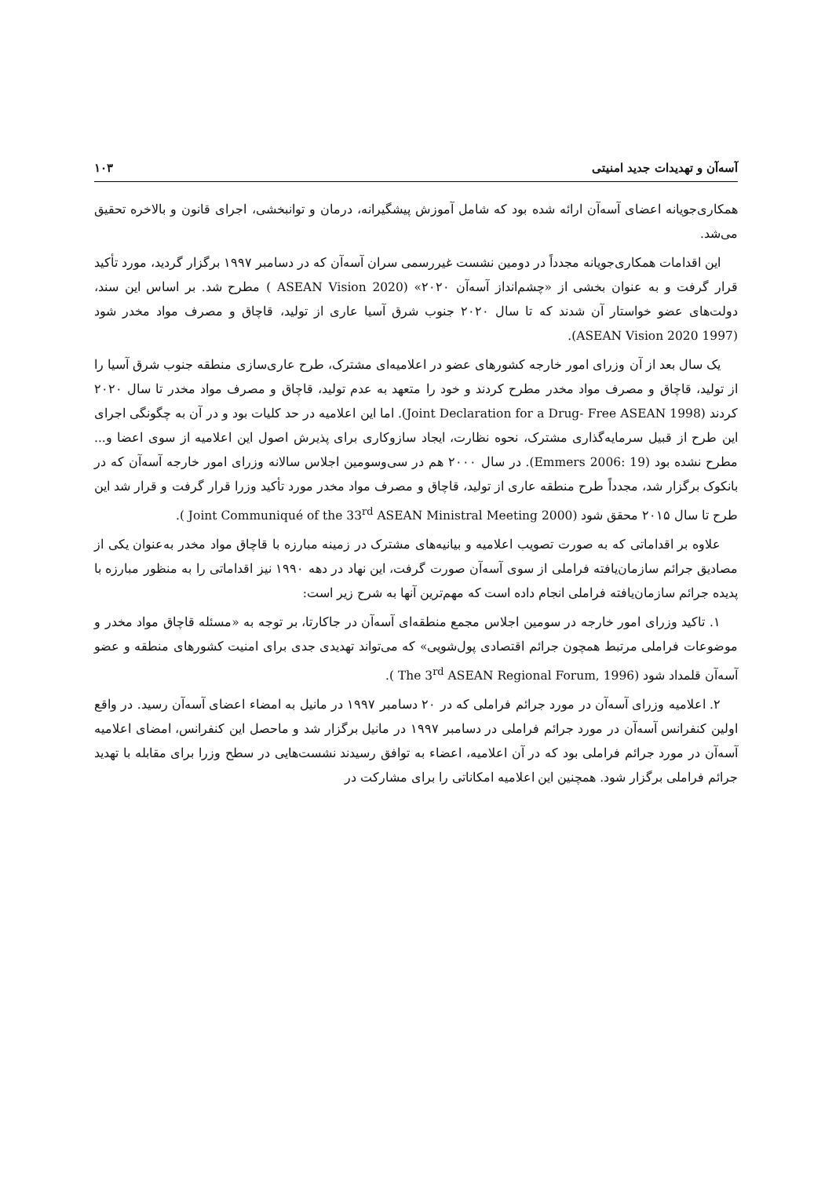آسه‌آن و تهدیدات جدید امنیتی ۱۰۳
همکاری‌جویانه اعضای آسه‌آن ارائه شده بود که شامل آموزش پیشگیرانه، درمان و توانبخشی، اجرای قانون و بالاخره تحقیق می‌شد.
این اقدامات همکاری‌جویانه مجدداً در دومین نشست غیررسمی سران آسه‌آن که در دسامبر ۱۹۹۷ برگزار گردید، مورد تأکید قرار گرفت و به عنوان بخشی از «چشم‌انداز آسه‌آن ۲۰۲۰» (ASEAN Vision 2020 ) مطرح شد. بر اساس این سند، دولت‌های عضو خواستار آن شدند که تا سال ۲۰۲۰ جنوب شرق آسیا عاری از تولید، قاچاق و مصرف مواد مخدر شود (ASEAN Vision 2020 1997).
یک سال بعد از آن وزرای امور خارجه کشورهای عضو در اعلامیه‌ای مشترک، طرح عاری‌سازی منطقه جنوب شرق آسیا را از تولید، قاچاق و مصرف مواد مخدر مطرح کردند و خود را متعهد به عدم تولید، قاچاق و مصرف مواد مخدر تا سال ۲۰۲۰ کردند (Joint Declaration for a Drug- Free ASEAN 1998). اما این اعلامیه در حد کلیات بود و در آن به چگونگی اجرای این طرح از قبیل سرمایه‌گذاری مشترک، نحوه نظارت، ایجاد سازوکاری برای پذیرش اصول این اعلامیه از سوی اعضا و... مطرح نشده بود (Emmers 2006: 19). در سال ۲۰۰۰ هم در سی‌وسومین اجلاس سالانه وزرای امور خارجه آسه‌آن که در بانکوک برگزار شد، مجدداً طرح منطقه عاری از تولید، قاچاق و مصرف مواد مخدر مورد تأکید وزرا قرار گرفت و قرار شد این طرح تا سال ۲۰۱۵ محقق شود (Joint Communiqué of the 33<sup>rd</sup> ASEAN Ministral Meeting 2000 ).
علاوه بر اقداماتی که به صورت تصویب اعلامیه و بیانیه‌های مشترک در زمینه مبارزه با قاچاق مواد مخدر به‌عنوان یکی از مصادیق جرائم سازمان‌یافته فراملی از سوی آسه‌آن صورت گرفت، این نهاد در دهه ۱۹۹۰ نیز اقداماتی را به منظور مبارزه با پدیده جرائم سازمان‌یافته فراملی انجام داده است که مهم‌ترین آنها به شرح زیر است:
۱. تاکید وزرای امور خارجه در سومین اجلاس مجمع منطقه‌ای آسه‌آن در جاکارتا، بر توجه به «مسئله قاچاق مواد مخدر و موضوعات فراملی مرتبط همچون جرائم اقتصادی پول‌شویی» که می‌تواند تهدیدی جدی برای امنیت کشورهای منطقه و عضو آسه‌آن قلمداد شود (The 3<sup>rd</sup> ASEAN Regional Forum, 1996 ).
۲. اعلامیه وزرای آسه‌آن در مورد جرائم فراملی که در ۲۰ دسامبر ۱۹۹۷ در مانیل به امضاء اعضای آسه‌آن رسید. در واقع اولین کنفرانس آسه‌آن در مورد جرائم فراملی در دسامبر ۱۹۹۷ در مانیل برگزار شد و ماحصل این کنفرانس، امضای اعلامیه آسه‌آن در مورد جرائم فراملی بود که در آن اعلامیه، اعضاء به توافق رسیدند نشست‌هایی در سطح وزرا برای مقابله با تهدید جرائم فراملی برگزار شود. همچنین این اعلامیه امکاناتی را برای مشارکت در